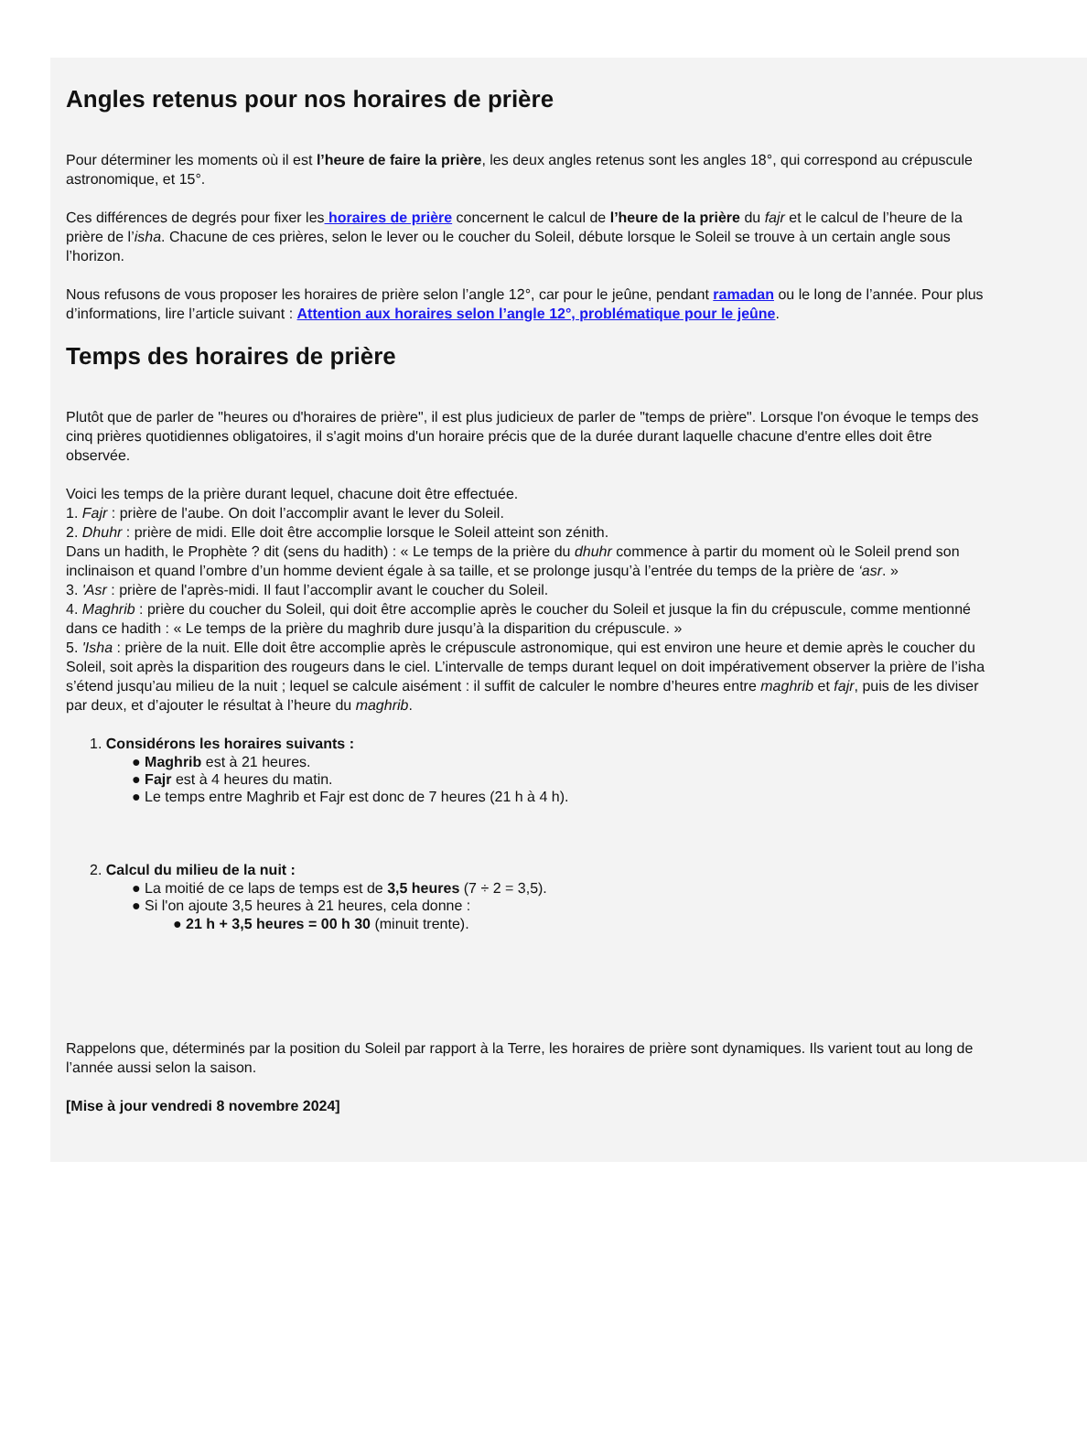Angles retenus pour nos horaires de prière
Pour déterminer les moments où il est l’heure de faire la prière, les deux angles retenus sont les angles 18°, qui correspond au crépuscule
astronomique, et 15°.
Ces différences de degrés pour fixer les horaires de prière concernent le calcul de l’heure de la prière du fajr et le calcul de l’heure de la
prière de l’isha. Chacune de ces prières, selon le lever ou le coucher du Soleil, débute lorsque le Soleil se trouve à un certain angle sous
l’horizon.
Nous refusons de vous proposer les horaires de prière selon l’angle 12°, car pour le jeûne, pendant ramadan ou le long de l’année. Pour plus
d’informations, lire l’article suivant : Attention aux horaires selon l’angle 12°, problématique pour le jeûne.
Temps des horaires de prière
Plutôt que de parler de "heures ou d'horaires de prière", il est plus judicieux de parler de "temps de prière". Lorsque l'on évoque le temps des
cinq prières quotidiennes obligatoires, il s'agit moins d'un horaire précis que de la durée durant laquelle chacune d'entre elles doit être
observée.
Voici les temps de la prière durant lequel, chacune doit être effectuée.
1. Fajr : prière de l'aube. On doit l’accomplir avant le lever du Soleil.
2. Dhuhr : prière de midi. Elle doit être accomplie lorsque le Soleil atteint son zénith.
Dans un hadith, le Prophète ? dit (sens du hadith) : « Le temps de la prière du dhuhr commence à partir du moment où le Soleil prend son
inclinaison et quand l’ombre d’un homme devient égale à sa taille, et se prolonge jusqu’à l’entrée du temps de la prière de ‘asr. »
3. 'Asr : prière de l'après-midi. Il faut l’accomplir avant le coucher du Soleil.
4. Maghrib : prière du coucher du Soleil, qui doit être accomplie après le coucher du Soleil et jusque la fin du crépuscule, comme mentionné
dans ce hadith : « Le temps de la prière du maghrib dure jusqu’à la disparition du crépuscule. »
5. 'Isha : prière de la nuit. Elle doit être accomplie après le crépuscule astronomique, qui est environ une heure et demie après le coucher du
Soleil, soit après la disparition des rougeurs dans le ciel. L’intervalle de temps durant lequel on doit impérativement observer la prière de l’isha
s’étend jusqu’au milieu de la nuit ; lequel se calcule aisément : il suffit de calculer le nombre d’heures entre maghrib et fajr, puis de les diviser
par deux, et d’ajouter le résultat à l’heure du maghrib.
1. Considérons les horaires suivants :
● Maghrib est à 21 heures.
● Fajr est à 4 heures du matin.
● Le temps entre Maghrib et Fajr est donc de 7 heures (21 h à 4 h).
2. Calcul du milieu de la nuit :
● La moitié de ce laps de temps est de 3,5 heures (7 ÷ 2 = 3,5).
● Si l'on ajoute 3,5 heures à 21 heures, cela donne :
● 21 h + 3,5 heures = 00 h 30 (minuit trente).
Rappelons que, déterminés par la position du Soleil par rapport à la Terre, les horaires de prière sont dynamiques. Ils varient tout au long de
l’année aussi selon la saison.
[Mise à jour vendredi 8 novembre 2024]